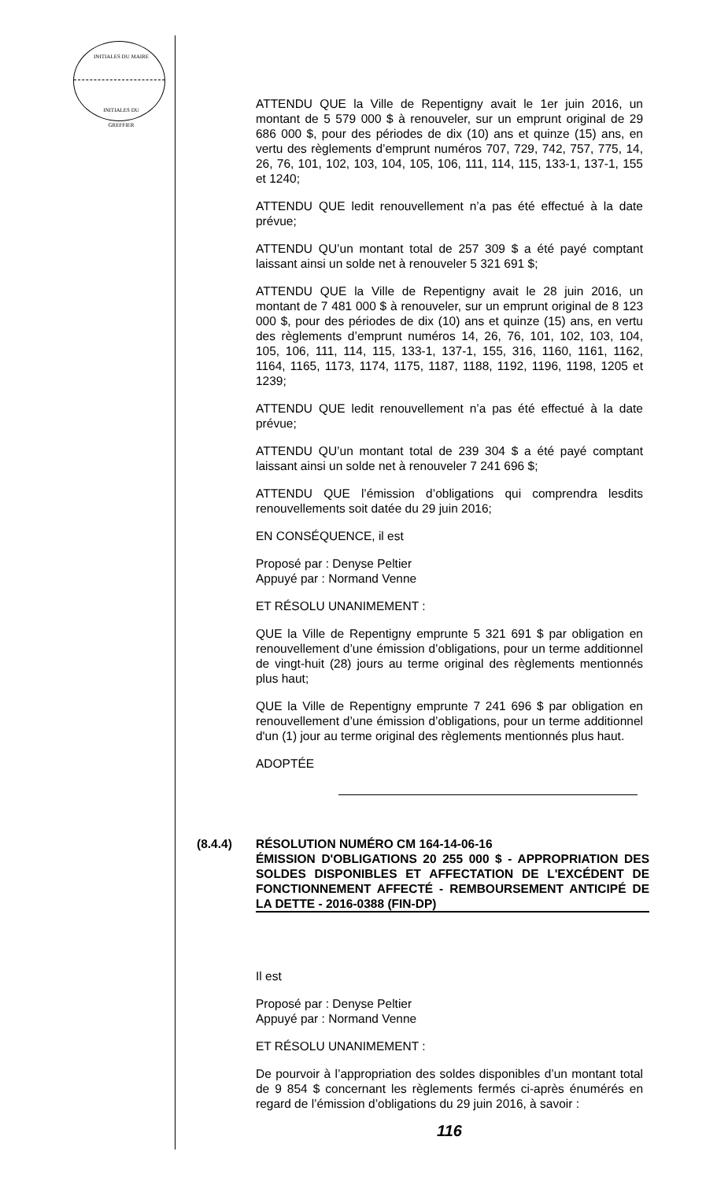INITIALES DU MAIRE
INITIALES DU GREFFIER
ATTENDU QUE la Ville de Repentigny avait le 1er juin 2016, un montant de 5 579 000 $ à renouveler, sur un emprunt original de 29 686 000 $, pour des périodes de dix (10) ans et quinze (15) ans, en vertu des règlements d’emprunt numéros 707, 729, 742, 757, 775, 14, 26, 76, 101, 102, 103, 104, 105, 106, 111, 114, 115, 133-1, 137-1, 155 et 1240;
ATTENDU QUE ledit renouvellement n’a pas été effectué à la date prévue;
ATTENDU QU’un montant total de 257 309 $ a été payé comptant laissant ainsi un solde net à renouveler 5 321 691 $;
ATTENDU QUE la Ville de Repentigny avait le 28 juin 2016, un montant de 7 481 000 $ à renouveler, sur un emprunt original de 8 123 000 $, pour des périodes de dix (10) ans et quinze (15) ans, en vertu des règlements d’emprunt numéros 14, 26, 76, 101, 102, 103, 104, 105, 106, 111, 114, 115, 133-1, 137-1, 155, 316, 1160, 1161, 1162, 1164, 1165, 1173, 1174, 1175, 1187, 1188, 1192, 1196, 1198, 1205 et 1239;
ATTENDU QUE ledit renouvellement n’a pas été effectué à la date prévue;
ATTENDU QU’un montant total de 239 304 $ a été payé comptant laissant ainsi un solde net à renouveler 7 241 696 $;
ATTENDU QUE l’émission d’obligations qui comprendra lesdits renouvellements soit datée du 29 juin 2016;
EN CONSÉQUENCE, il est
Proposé par : Denyse Peltier
Appuyé par : Normand Venne
ET RÉSOLU UNANIMEMENT :
QUE la Ville de Repentigny emprunte 5 321 691 $ par obligation en renouvellement d’une émission d’obligations, pour un terme additionnel de vingt-huit (28) jours au terme original des règlements mentionnés plus haut;
QUE la Ville de Repentigny emprunte 7 241 696 $ par obligation en renouvellement d’une émission d’obligations, pour un terme additionnel d'un (1) jour au terme original des règlements mentionnés plus haut.
ADOPTÉE
| (8.4.4) | RÉSOLUTION NUMÉRO CM 164-14-06-16 ÉMISSION D'OBLIGATIONS 20 255 000 $ - APPROPRIATION DES SOLDES DISPONIBLES ET AFFECTATION DE L'EXCÉDENT DE FONCTIONNEMENT AFFECTÉ - REMBOURSEMENT ANTICIPÉ DE LA DETTE - 2016-0388 (FIN-DP) |
Il est
Proposé par : Denyse Peltier
Appuyé par : Normand Venne
ET RÉSOLU UNANIMEMENT :
De pourvoir à l’appropriation des soldes disponibles d’un montant total de 9 854 $ concernant les règlements fermés ci-après énumérés en regard de l’émission d’obligations du 29 juin 2016, à savoir :
116